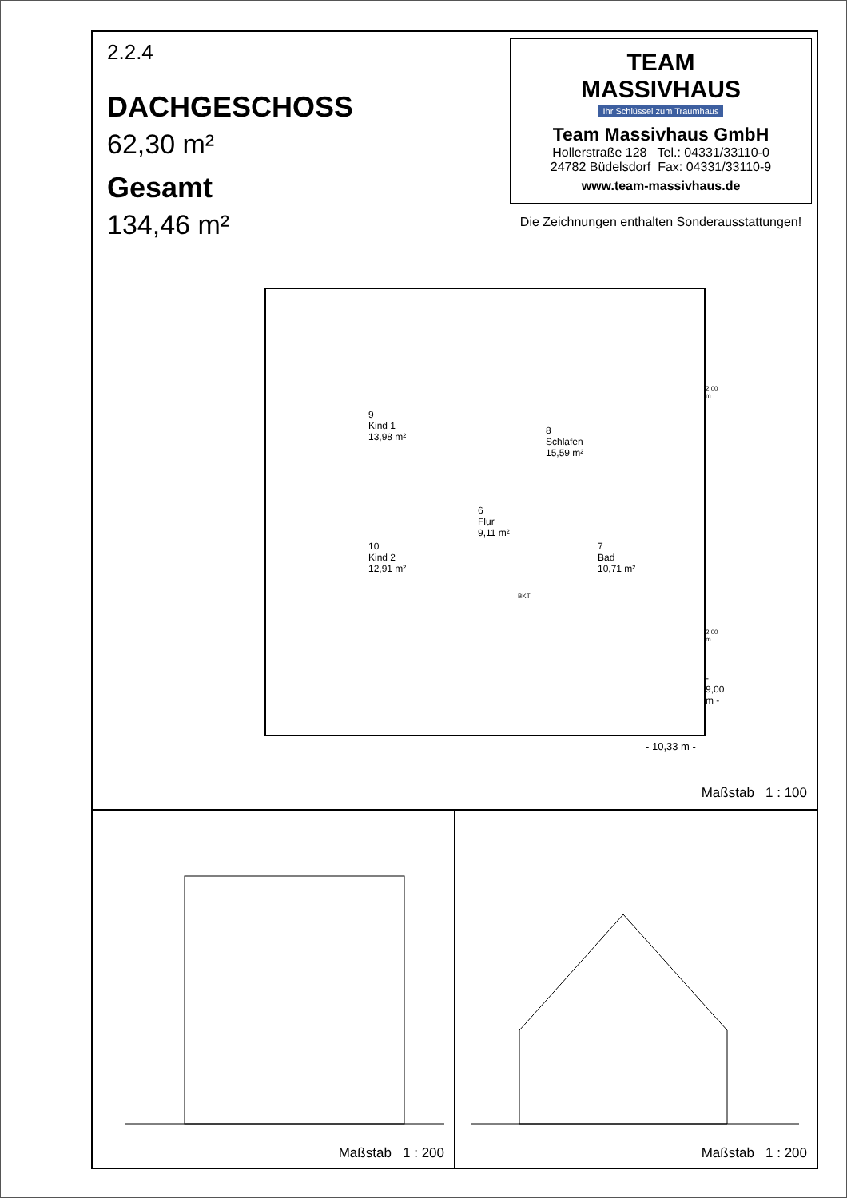2.2.4
DACHGESCHOSS
62,30 m²
Gesamt
134,46 m²
TEAM
MASSIVHAUS
Ihr Schlüssel zum Traumhaus
Team Massivhaus GmbH
Hollerstraße 128 Tel.: 04331/33110-0
24782 Büdelsdorf Fax: 04331/33110-9
www.team-massivhaus.de
Die Zeichnungen enthalten Sonderausstattungen!
9
Kind 1
13,98 m²
8
Schlafen
15,59 m²
6
Flur
9,11 m²
10
Kind 2
12,91 m²
7
Bad
10,71 m²
BKT
2,00 m
2,00 m
- 9,00 m -
- 10,33 m -
Maßstab 1 : 100
Maßstab 1 : 200
Maßstab 1 : 200